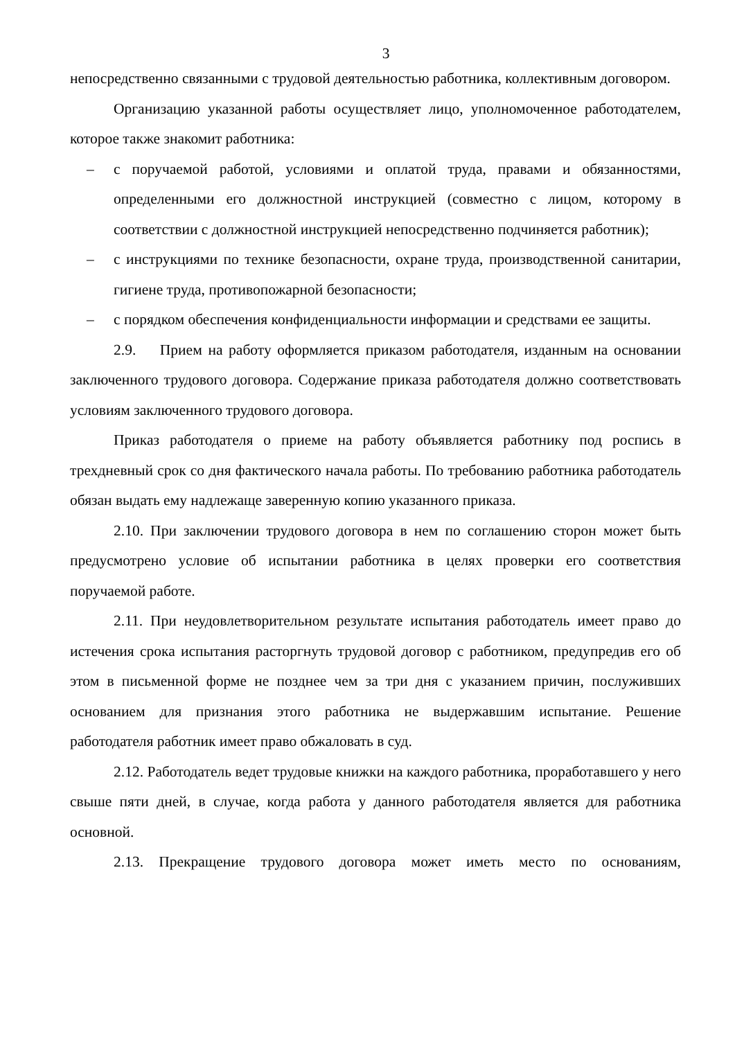3
непосредственно связанными с трудовой деятельностью работника, коллективным договором.
Организацию указанной работы осуществляет лицо, уполномоченное работодателем, которое также знакомит работника:
– с поручаемой работой, условиями и оплатой труда, правами и обязанностями, определенными его должностной инструкцией (совместно с лицом, которому в соответствии с должностной инструкцией непосредственно подчиняется работник);
– с инструкциями по технике безопасности, охране труда, производственной санитарии, гигиене труда, противопожарной безопасности;
– с порядком обеспечения конфиденциальности информации и средствами ее защиты.
2.9. Прием на работу оформляется приказом работодателя, изданным на основании заключенного трудового договора. Содержание приказа работодателя должно соответствовать условиям заключенного трудового договора.
Приказ работодателя о приеме на работу объявляется работнику под роспись в трехдневный срок со дня фактического начала работы. По требованию работника работодатель обязан выдать ему надлежаще заверенную копию указанного приказа.
2.10. При заключении трудового договора в нем по соглашению сторон может быть предусмотрено условие об испытании работника в целях проверки его соответствия поручаемой работе.
2.11. При неудовлетворительном результате испытания работодатель имеет право до истечения срока испытания расторгнуть трудовой договор с работником, предупредив его об этом в письменной форме не позднее чем за три дня с указанием причин, послуживших основанием для признания этого работника не выдержавшим испытание. Решение работодателя работник имеет право обжаловать в суд.
2.12. Работодатель ведет трудовые книжки на каждого работника, проработавшего у него свыше пяти дней, в случае, когда работа у данного работодателя является для работника основной.
2.13. Прекращение трудового договора может иметь место по основаниям,